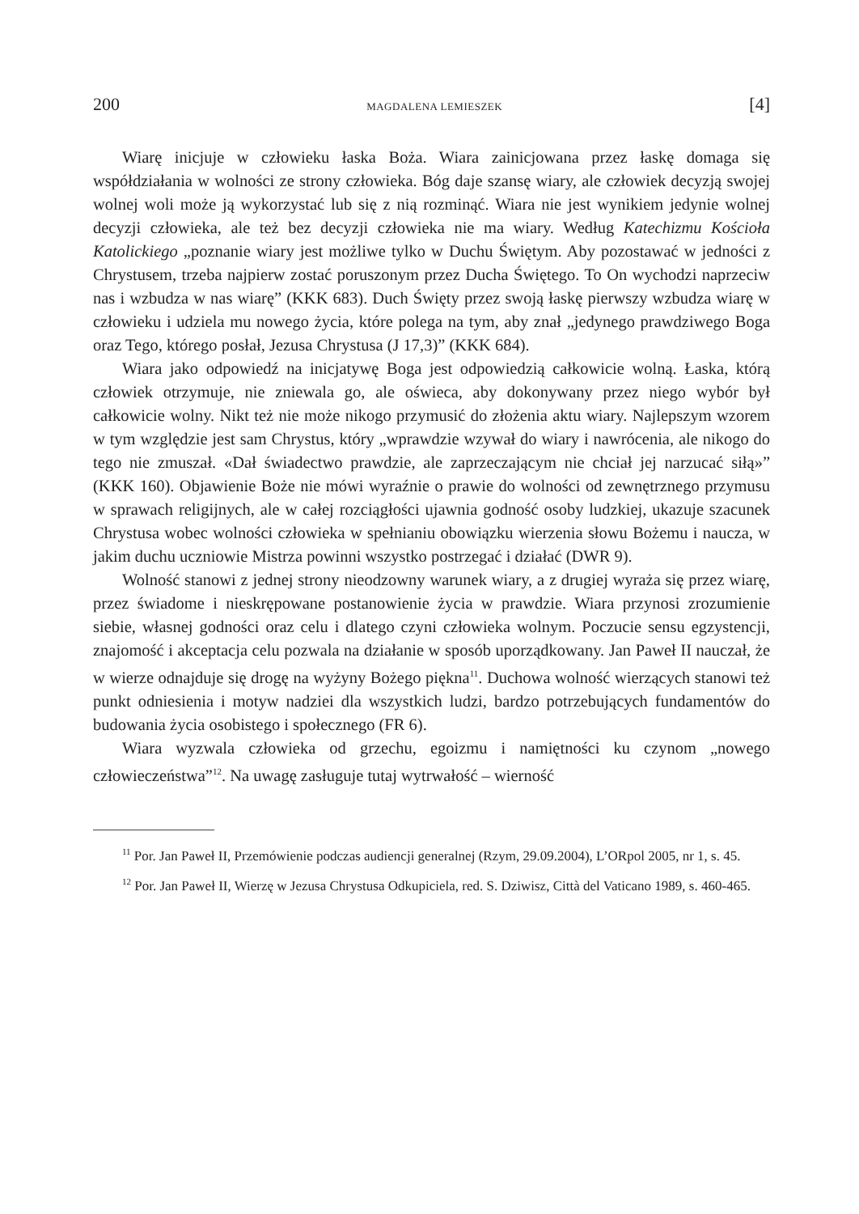200 MAGDALENA LEMIESZEK [4]
Wiarę inicjuje w człowieku łaska Boża. Wiara zainicjowana przez łaskę domaga się współdziałania w wolności ze strony człowieka. Bóg daje szansę wiary, ale człowiek decyzją swojej wolnej woli może ją wykorzystać lub się z nią rozminąć. Wiara nie jest wynikiem jedynie wolnej decyzji człowieka, ale też bez decyzji człowieka nie ma wiary. Według Katechizmu Kościoła Katolickiego „poznanie wiary jest możliwe tylko w Duchu Świętym. Aby pozostawać w jedności z Chrystusem, trzeba najpierw zostać poruszonym przez Ducha Świętego. To On wychodzi naprzeciw nas i wzbudza w nas wiarę” (KKK 683). Duch Święty przez swoją łaskę pierwszy wzbudza wiarę w człowieku i udziela mu nowego życia, które polega na tym, aby znał „jedynego prawdziwego Boga oraz Tego, którego posłał, Jezusa Chrystusa (J 17,3)” (KKK 684).
Wiara jako odpowiedź na inicjatywę Boga jest odpowiedzią całkowicie wolną. Łaska, którą człowiek otrzymuje, nie zniewala go, ale oświeca, aby dokonywany przez niego wybór był całkowicie wolny. Nikt też nie może nikogo przymusić do złożenia aktu wiary. Najlepszym wzorem w tym względzie jest sam Chrystus, który „wprawdzie wzywał do wiary i nawrócenia, ale nikogo do tego nie zmuszał. «Dał świadectwo prawdzie, ale zaprzeczającym nie chciał jej narzucać siłą»” (KKK 160). Objawienie Boże nie mówi wyraźnie o prawie do wolności od zewnętrznego przymusu w sprawach religijnych, ale w całej rozciągłości ujawnia godność osoby ludzkiej, ukazuje szacunek Chrystusa wobec wolności człowieka w spełnianiu obowiązku wierzenia słowu Bożemu i naucza, w jakim duchu uczniowie Mistrza powinni wszystko postrzegać i działać (DWR 9).
Wolność stanowi z jednej strony nieodzowny warunek wiary, a z drugiej wyraża się przez wiarę, przez świadome i nieskrępowane postanowienie życia w prawdzie. Wiara przynosi zrozumienie siebie, własnej godności oraz celu i dlatego czyni człowieka wolnym. Poczucie sensu egzystencji, znajomość i akceptacja celu pozwala na działanie w sposób uporządkowany. Jan Paweł II nauczał, że w wierze odnajduje się drogę na wyżyny Bożego piękna<sup>11</sup>. Duchowa wolność wierzących stanowi też punkt odniesienia i motyw nadziei dla wszystkich ludzi, bardzo potrzebujących fundamentów do budowania życia osobistego i społecznego (FR 6).
Wiara wyzwala człowieka od grzechu, egoizmu i namiętności ku czynom „nowego człowieczeństwa”<sup>12</sup>. Na uwagę zasługuje tutaj wytrwałość – wierność
<sup>11</sup> Por. Jan Paweł II, Przemówienie podczas audiencji generalnej (Rzym, 29.09.2004), L’ORpol 2005, nr 1, s. 45.
<sup>12</sup> Por. Jan Paweł II, Wierzę w Jezusa Chrystusa Odkupiciela, red. S. Dziwisz, Città del Vaticano 1989, s. 460-465.